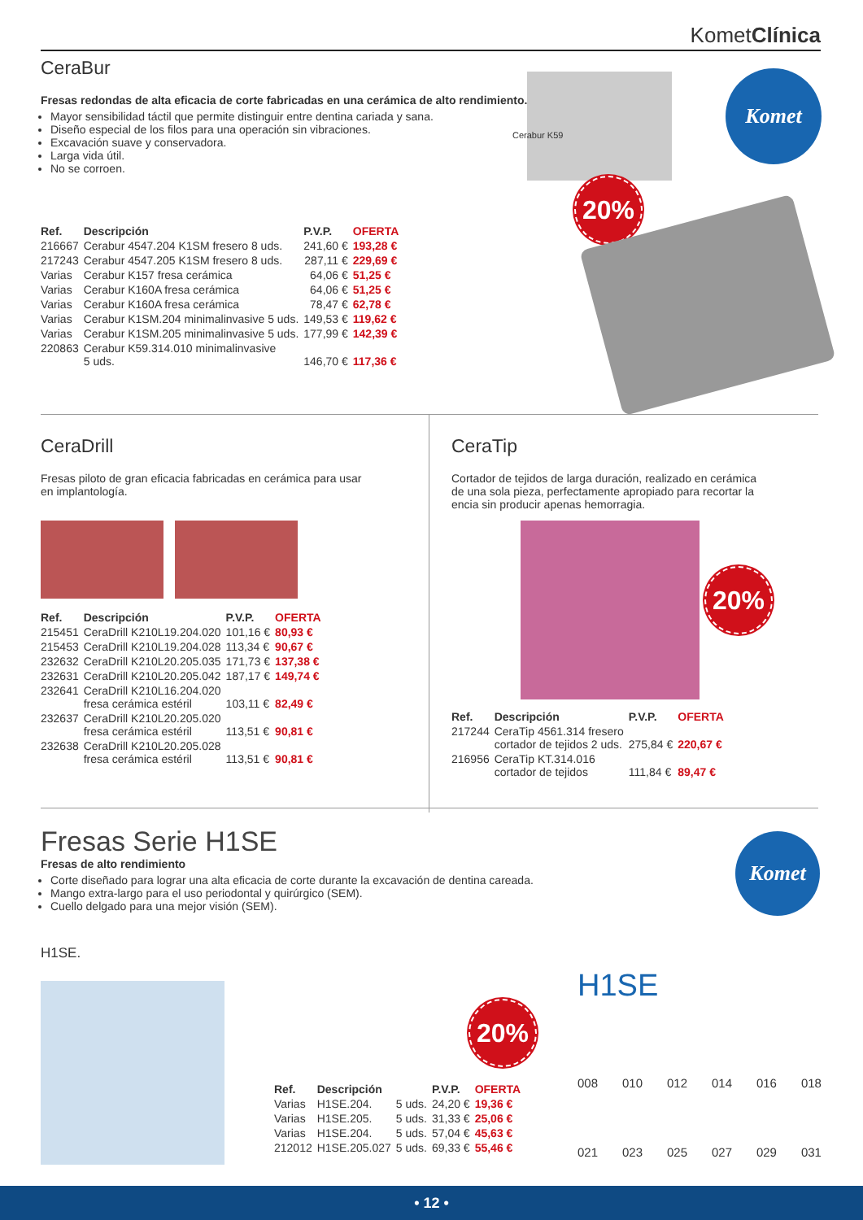KometClínica
CeraBur
Fresas redondas de alta eficacia de corte fabricadas en una cerámica de alto rendimiento.
Mayor sensibilidad táctil que permite distinguir entre dentina cariada y sana.
Diseño especial de los filos para una operación sin vibraciones.
Excavación suave y conservadora.
Larga vida útil.
No se corroen.
| Ref. | Descripción | P.V.P. | OFERTA |
| --- | --- | --- | --- |
| 216667 | Cerabur 4547.204 K1SM fresero 8 uds. | 241,60 € | 193,28 € |
| 217243 | Cerabur 4547.205 K1SM fresero 8 uds. | 287,11 € | 229,69 € |
| Varias | Cerabur K157 fresa cerámica | 64,06 € | 51,25 € |
| Varias | Cerabur K160A fresa cerámica | 64,06 € | 51,25 € |
| Varias | Cerabur K160A fresa cerámica | 78,47 € | 62,78 € |
| Varias | Cerabur K1SM.204 minimalinvasive 5 uds. | 149,53 € | 119,62 € |
| Varias | Cerabur K1SM.205 minimalinvasive 5 uds. | 177,99 € | 142,39 € |
| 220863 | Cerabur K59.314.010 minimalinvasive 5 uds. | 146,70 € | 117,36 € |
Cerabur K59
20%
Komet
CeraDrill
Fresas piloto de gran eficacia fabricadas en cerámica para usar en implantología.
| Ref. | Descripción | P.V.P. | OFERTA |
| --- | --- | --- | --- |
| 215451 | CeraDrill K210L19.204.020 | 101,16 € | 80,93 € |
| 215453 | CeraDrill K210L19.204.028 | 113,34 € | 90,67 € |
| 232632 | CeraDrill K210L20.205.035 | 171,73 € | 137,38 € |
| 232631 | CeraDrill K210L20.205.042 | 187,17 € | 149,74 € |
| 232641 | CeraDrill K210L16.204.020 fresa cerámica estéril | 103,11 € | 82,49 € |
| 232637 | CeraDrill K210L20.205.020 fresa cerámica estéril | 113,51 € | 90,81 € |
| 232638 | CeraDrill K210L20.205.028 fresa cerámica estéril | 113,51 € | 90,81 € |
CeraTip
Cortador de tejidos de larga duración, realizado en cerámica de una sola pieza, perfectamente apropiado para recortar la encia sin producir apenas hemorragia.
| Ref. | Descripción | P.V.P. | OFERTA |
| --- | --- | --- | --- |
| 217244 | CeraTip 4561.314 fresero cortador de tejidos 2 uds. | 275,84 € | 220,67 € |
| 216956 | CeraTip KT.314.016 cortador de tejidos | 111,84 € | 89,47 € |
20%
Fresas Serie H1SE
Fresas de alto rendimiento
Corte diseñado para lograr una alta eficacia de corte durante la excavación de dentina careada.
Mango extra-largo para el uso periodontal y quirúrgico (SEM).
Cuello delgado para una mejor visión (SEM).
H1SE.
Komet
20%
| Ref. | Descripción | | P.V.P. | OFERTA |
| --- | --- | --- | --- | --- |
| Varias | H1SE.204. | 5 uds. | 24,20 € | 19,36 € |
| Varias | H1SE.205. | 5 uds. | 31,33 € | 25,06 € |
| Varias | H1SE.204. | 5 uds. | 57,04 € | 45,63 € |
| 212012 | H1SE.205.027 | 5 uds. | 69,33 € | 55,46 € |
H1SE
008 010 012 014 016 018
021 023 025 027 029 031
• 12 •